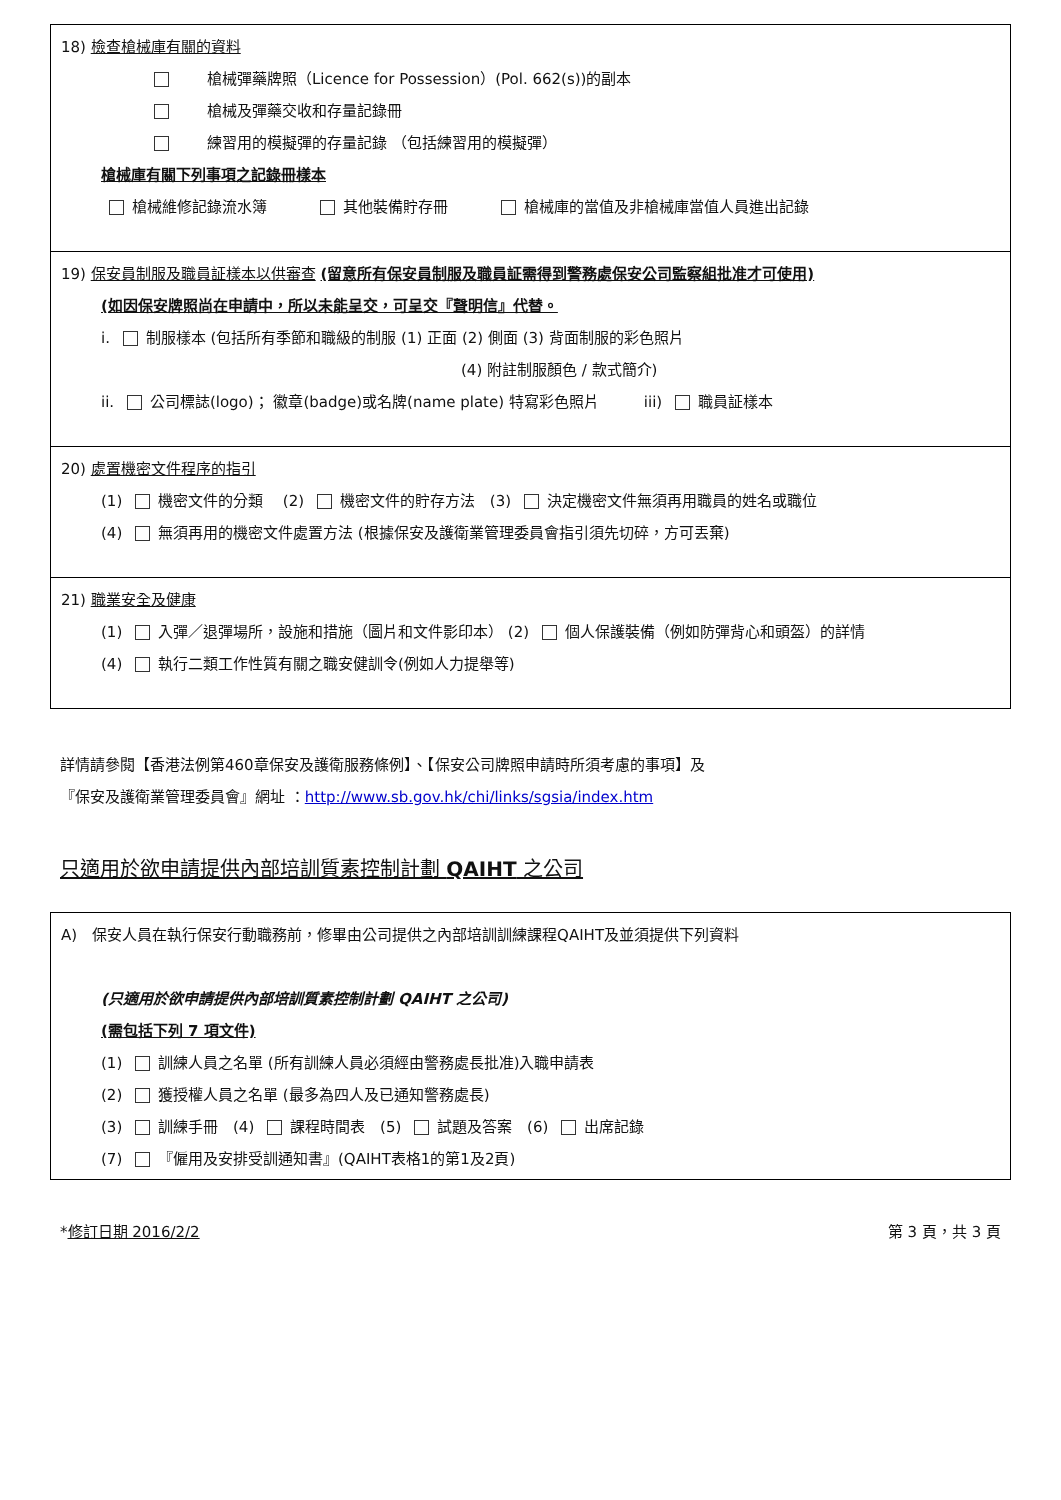18) 檢查槍械庫有關的資料
　　槍械彈藥牌照（Licence for Possession）(Pol. 662(s))的副本
　　槍械及彈藥交收和存量記錄冊
　　練習用的模擬彈的存量記錄 （包括練習用的模擬彈）
槍械庫有關下列事項之記錄冊樣本
槍械維修記錄流水簿　　　 其他裝備貯存冊　　　 槍械庫的當值及非槍械庫當值人員進出記錄
19) 保安員制服及職員証樣本以供審查 (留意所有保安員制服及職員証需得到警務處保安公司監察組批准才可使用)
(如因保安牌照尚在申請中，所以未能呈交，可呈交『聲明信』代替。
i. 制服樣本 (包括所有季節和職級的制服 (1) 正面 (2) 側面 (3) 背面制服的彩色照片
(4) 附註制服顏色 / 款式簡介)
ii. 公司標誌(logo)； 徽章(badge)或名牌(name plate) 特寫彩色照片　　　iii) 職員証樣本
20) 處置機密文件程序的指引
(1) 機密文件的分類　 (2) 機密文件的貯存方法　(3) 決定機密文件無須再用職員的姓名或職位
(4) 無須再用的機密文件處置方法 (根據保安及護衛業管理委員會指引須先切碎，方可丟棄)
21) 職業安全及健康
(1) 入彈／退彈場所，設施和措施（圖片和文件影印本） (2) 個人保護裝備（例如防彈背心和頭盔）的詳情
(4) 執行二類工作性質有關之職安健訓令(例如人力提舉等)
詳情請參閱【香港法例第460章保安及護衛服務條例】、【保安公司牌照申請時所須考慮的事項】及
『保安及護衛業管理委員會』網址 ：http://www.sb.gov.hk/chi/links/sgsia/index.htm
只適用於欲申請提供內部培訓質素控制計劃 QAIHT 之公司
A)　保安人員在執行保安行動職務前，修畢由公司提供之內部培訓訓練課程QAIHT及並須提供下列資料
(只適用於欲申請提供內部培訓質素控制計劃 QAIHT 之公司)
(需包括下列 7 項文件)
(1) 訓練人員之名單 (所有訓練人員必須經由警務處長批准)入職申請表
(2) 獲授權人員之名單 (最多為四人及已通知警務處長)
(3) 訓練手冊　(4) 課程時間表　(5) 試題及答案　(6) 出席記錄
(7) 『僱用及安排受訓通知書』(QAIHT表格1的第1及2頁)
*修訂日期 2016/2/2 第 3 頁，共 3 頁